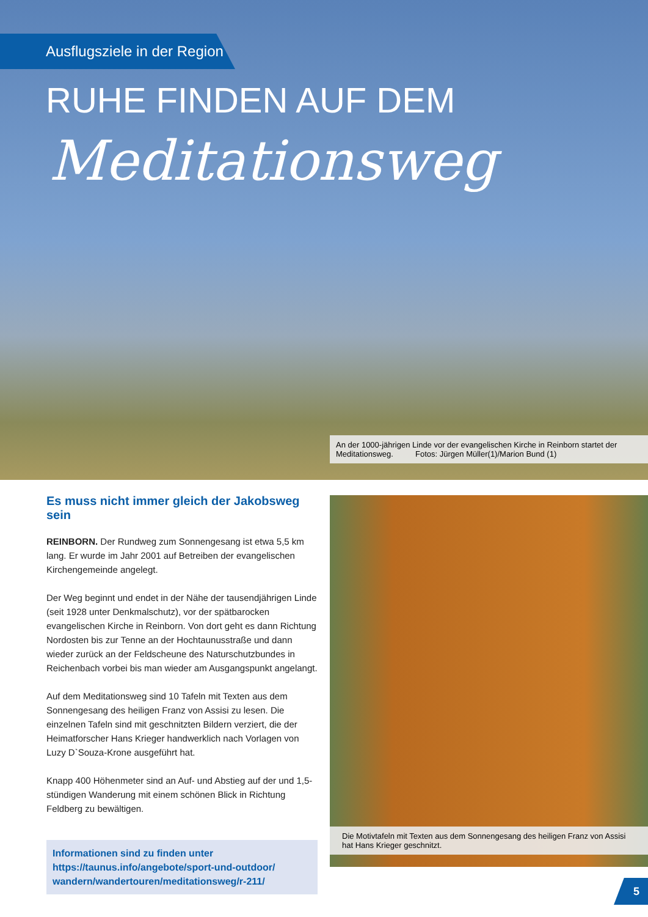Ausflugsziele in der Region
RUHE FINDEN AUF DEM
Meditationsweg
An der 1000-jährigen Linde vor der evangelischen Kirche in Reinborn startet der Meditationsweg. Fotos: Jürgen Müller(1)/Marion Bund (1)
Es muss nicht immer gleich der Jakobsweg sein
REINBORN. Der Rundweg zum Sonnengesang ist etwa 5,5 km lang. Er wurde im Jahr 2001 auf Betreiben der evangelischen Kirchengemeinde angelegt.
Der Weg beginnt und endet in der Nähe der tausendjährigen Linde (seit 1928 unter Denkmalschutz), vor der spätbarocken evangelischen Kirche in Reinborn. Von dort geht es dann Richtung Nordosten bis zur Tenne an der Hochtaunusstraße und dann wieder zurück an der Feldscheune des Naturschutzbundes in Reichenbach vorbei bis man wieder am Ausgangspunkt angelangt.
Auf dem Meditationsweg sind 10 Tafeln mit Texten aus dem Sonnengesang des heiligen Franz von Assisi zu lesen. Die einzelnen Tafeln sind mit geschnitzten Bildern verziert, die der Heimatforscher Hans Krieger handwerklich nach Vorlagen von Luzy D`Souza-Krone ausgeführt hat.
Knapp 400 Höhenmeter sind an Auf- und Abstieg auf der und 1,5-stündigen Wanderung mit einem schönen Blick in Richtung Feldberg zu bewältigen.
Informationen sind zu finden unter
https://taunus.info/angebote/sport-und-outdoor/
wandern/wandertouren/meditationsweg/r-211/
Die Motivtafeln mit Texten aus dem Sonnengesang des heiligen Franz von Assisi hat Hans Krieger geschnitzt.
5